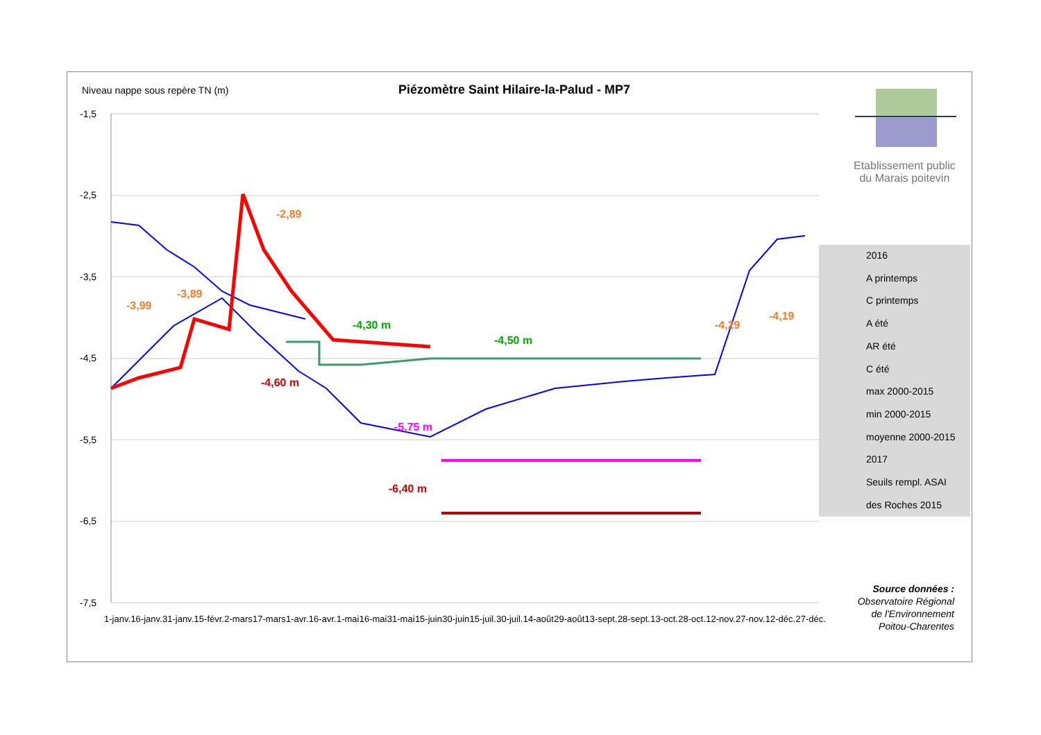Niveau nappe sous repère TN (m)
Piézomètre Saint Hilaire-la-Palud - MP7
Etablissement public
du Marais poitevin
-1,5
-2,5
-3,5
-4,5
-5,5
-6,5
-7,5
-2,89
-3,89
-3,99
-4,30 m
-4,50 m
-4,29
-4,19
-4,60 m
-5,75 m
-6,40 m
2016
A printemps
C printemps
A été
AR été
C été
max 2000-2015
min 2000-2015
moyenne 2000-2015
2017
Seuils rempl. ASAI des Roches 2015
Source données :
Observatoire Régional de l'Environnement Poitou-Charentes
1-janv. 16-janv. 31-janv. 15-févr. 2-mars 17-mars 1-avr. 16-avr. 1-mai 16-mai 31-mai 15-juin 30-juin 15-juil. 30-juil. 14-août 29-août 13-sept. 28-sept. 13-oct. 28-oct. 12-nov. 27-nov. 12-déc. 27-déc.